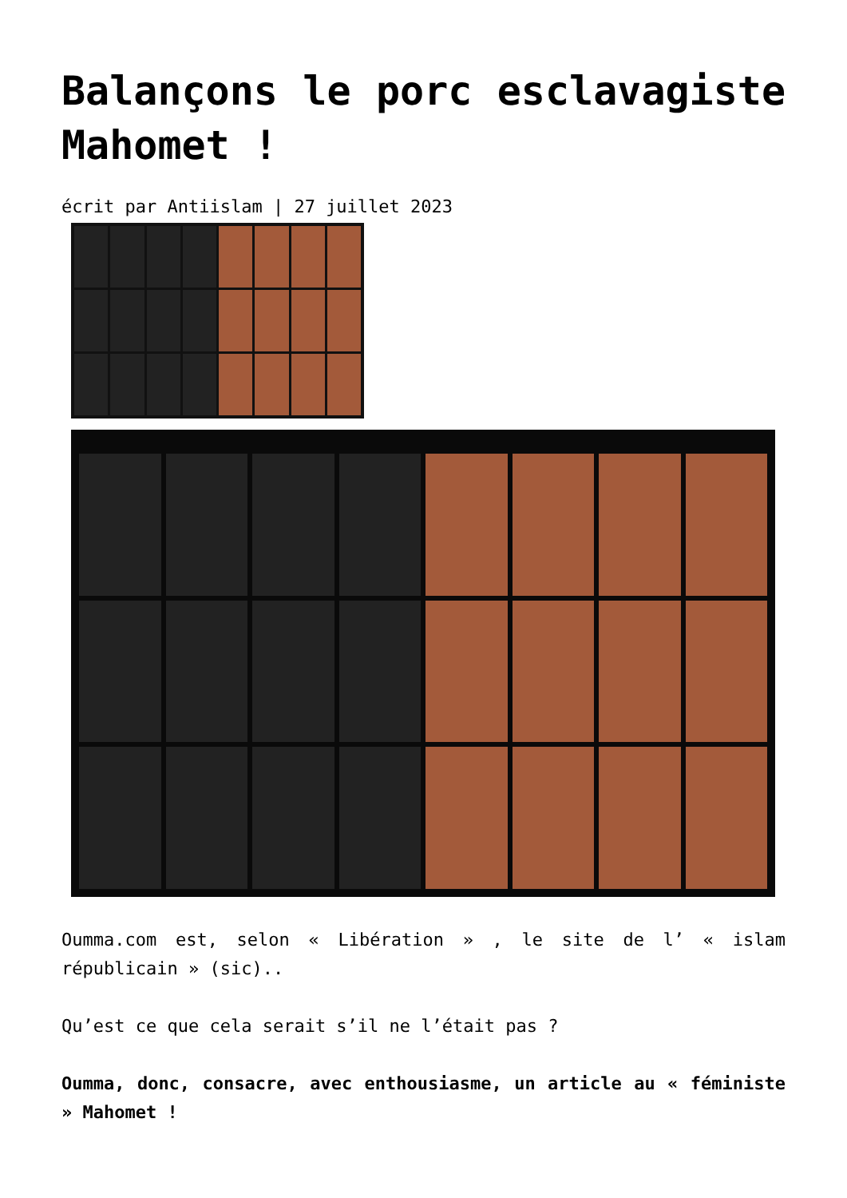Balançons le porc esclavagiste Mahomet !
écrit par Antiislam | 27 juillet 2023
Oumma.com est, selon « Libération » , le site de l’ « islam républicain » (sic)..
Qu’est ce que cela serait s’il ne l’était pas ?
Oumma, donc, consacre, avec enthousiasme, un article au « féministe » Mahomet !